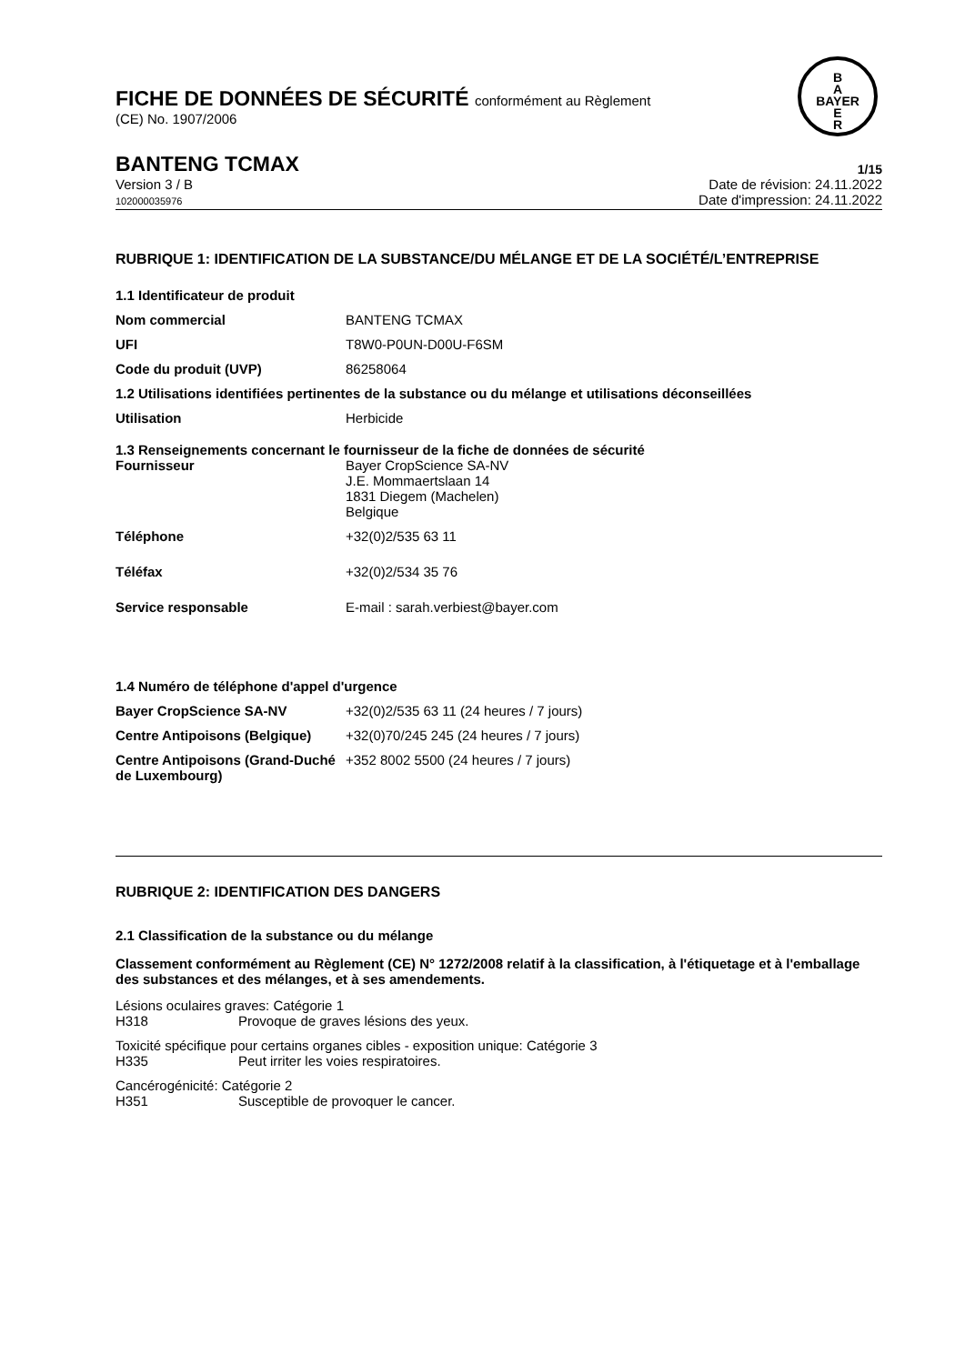FICHE DE DONNÉES DE SÉCURITÉ conformément au Règlement
(CE) No. 1907/2006
B
A
BAYER
E
R
BANTENG TCMAX
1/15
Version 3 / B
102000035976
Date de révision: 24.11.2022
Date d'impression: 24.11.2022
RUBRIQUE 1: IDENTIFICATION DE LA SUBSTANCE/DU MÉLANGE ET DE LA SOCIÉTÉ/L’ENTREPRISE
1.1 Identificateur de produit
| Nom commercial | BANTENG TCMAX |
| UFI | T8W0-P0UN-D00U-F6SM |
| Code du produit (UVP) | 86258064 |
1.2 Utilisations identifiées pertinentes de la substance ou du mélange et utilisations déconseillées
| Utilisation | Herbicide |
1.3 Renseignements concernant le fournisseur de la fiche de données de sécurité
| Fournisseur | Bayer CropScience SA-NV J.E. Mommaertslaan 14 1831 Diegem (Machelen) Belgique |
| Téléphone | +32(0)2/535 63 11 |
| Téléfax | +32(0)2/534 35 76 |
| Service responsable | E-mail : sarah.verbiest@bayer.com |
1.4 Numéro de téléphone d'appel d'urgence
| Bayer CropScience SA-NV | +32(0)2/535 63 11 (24 heures / 7 jours) |
| Centre Antipoisons (Belgique) | +32(0)70/245 245 (24 heures / 7 jours) |
| Centre Antipoisons (Grand-Duché de Luxembourg) | +352 8002 5500 (24 heures / 7 jours) |
RUBRIQUE 2: IDENTIFICATION DES DANGERS
2.1 Classification de la substance ou du mélange
Classement conformément au Règlement (CE) N° 1272/2008 relatif à la classification, à l'étiquetage et à l'emballage des substances et des mélanges, et à ses amendements.
Lésions oculaires graves: Catégorie 1
H318 Provoque de graves lésions des yeux.
Toxicité spécifique pour certains organes cibles - exposition unique: Catégorie 3
H335 Peut irriter les voies respiratoires.
Cancérogénicité: Catégorie 2
H351 Susceptible de provoquer le cancer.